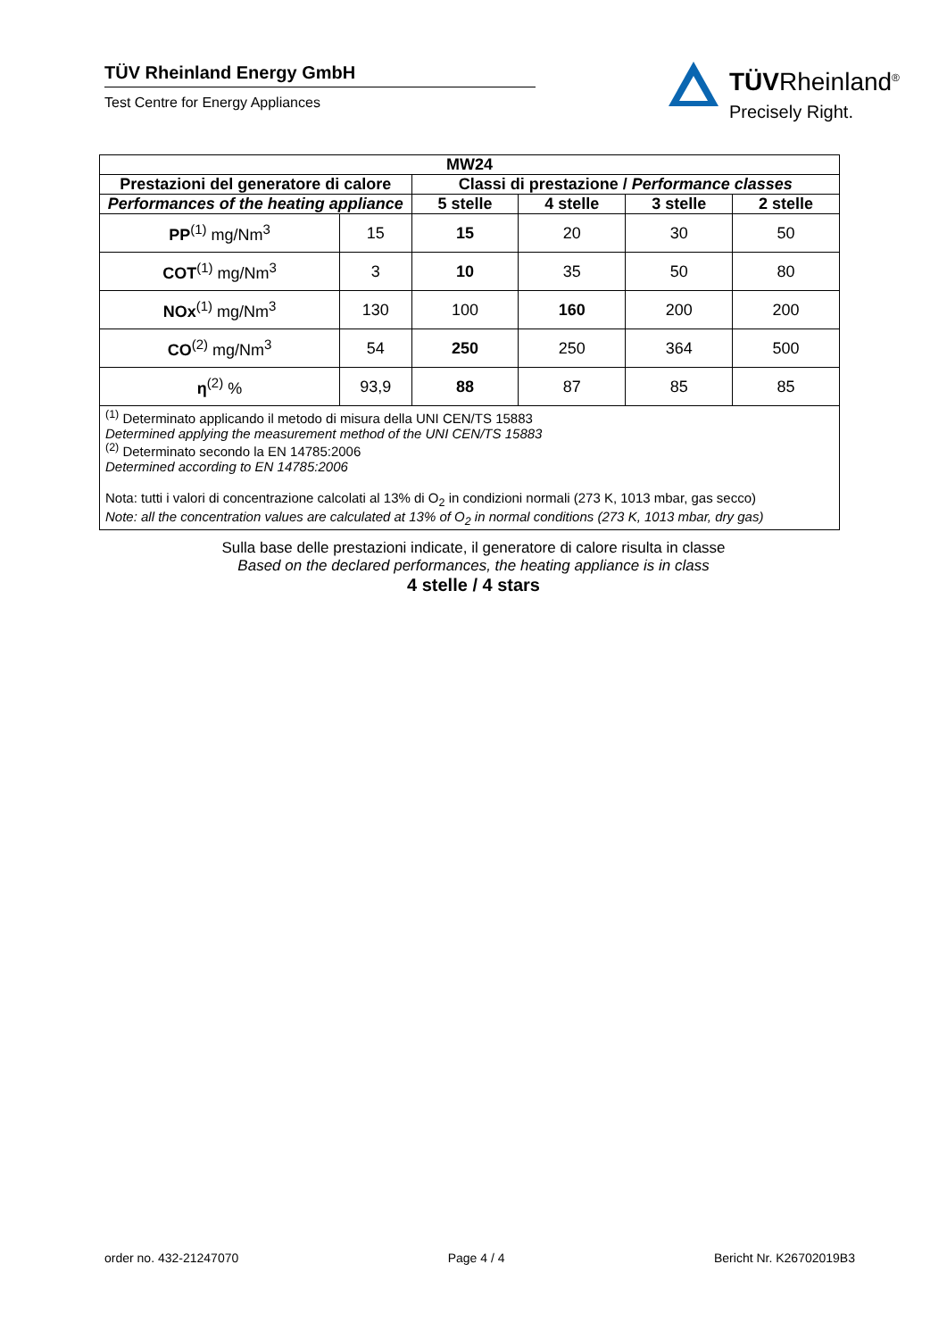TÜV Rheinland Energy GmbH
Test Centre for Energy Appliances
TÜVRheinland<sup>®</sup>
Precisely Right.
| MW24 | | | | | |
| --- | --- | --- | --- | --- | --- |
| Prestazioni del generatore di calore | | Classi di prestazione / Performance classes | | | |
| Performances of the heating appliance | | 5 stelle | 4 stelle | 3 stelle | 2 stelle |
| PP<sup>(1)</sup> mg/Nm<sup>3</sup> | 15 | 15 | 20 | 30 | 50 |
| COT<sup>(1)</sup> mg/Nm<sup>3</sup> | 3 | 10 | 35 | 50 | 80 |
| NOx<sup>(1)</sup> mg/Nm<sup>3</sup> | 130 | 100 | 160 | 200 | 200 |
| CO<sup>(2)</sup> mg/Nm<sup>3</sup> | 54 | 250 | 250 | 364 | 500 |
| η<sup>(2)</sup> % | 93,9 | 88 | 87 | 85 | 85 |
<sup>(1)</sup> Determinato applicando il metodo di misura della UNI CEN/TS 15883
Determined applying the measurement method of the UNI CEN/TS 15883
<sup>(2)</sup> Determinato secondo la EN 14785:2006
Determined according to EN 14785:2006
Nota: tutti i valori di concentrazione calcolati al 13% di O<sub>2</sub> in condizioni normali (273 K, 1013 mbar, gas secco)
Note: all the concentration values are calculated at 13% of O<sub>2</sub> in normal conditions (273 K, 1013 mbar, dry gas)
Sulla base delle prestazioni indicate, il generatore di calore risulta in classe
Based on the declared performances, the heating appliance is in class
4 stelle / 4 stars
order no. 432-21247070 Page 4 / 4 Bericht Nr. K26702019B3